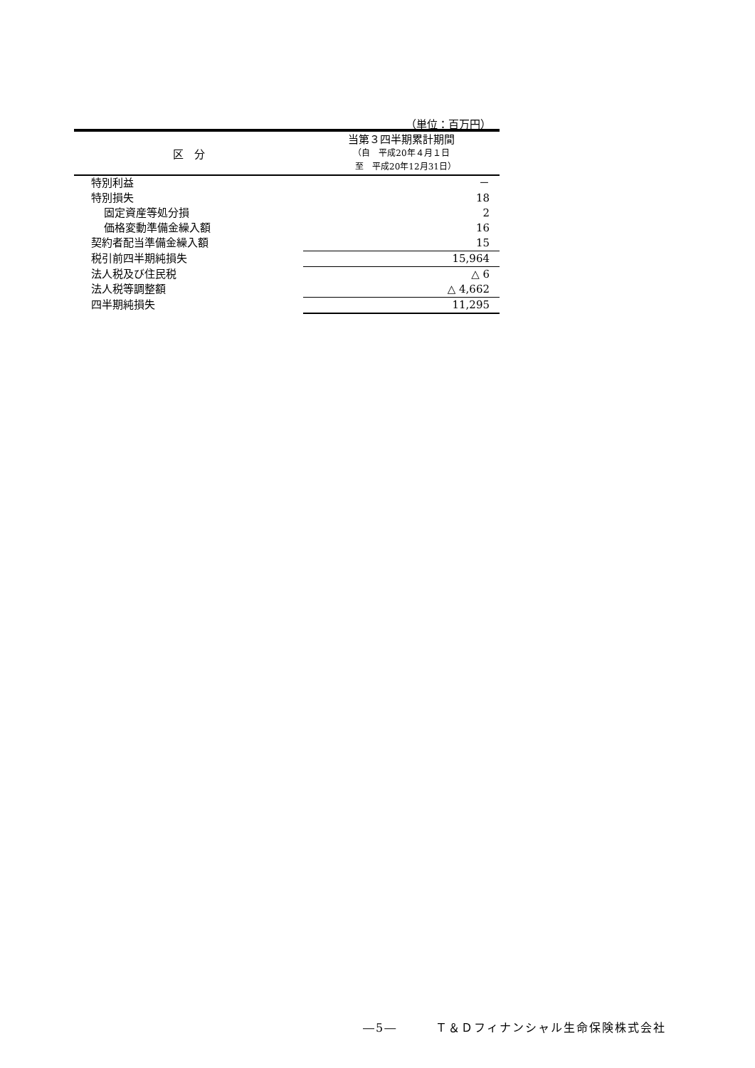（単位：百万円）
| 区 分 | 当第３四半期累計期間 （自 平成20年４月１日 至 平成20年12月31日） |
| --- | --- |
| 特別利益 | － |
| 特別損失 | 18 |
| 固定資産等処分損 | 2 |
| 価格変動準備金繰入額 | 16 |
| 契約者配当準備金繰入額 | 15 |
| 税引前四半期純損失 | 15,964 |
| 法人税及び住民税 | △ 6 |
| 法人税等調整額 | △ 4,662 |
| 四半期純損失 | 11,295 |
―5―　　　Ｔ＆Ｄフィナンシャル生命保険株式会社